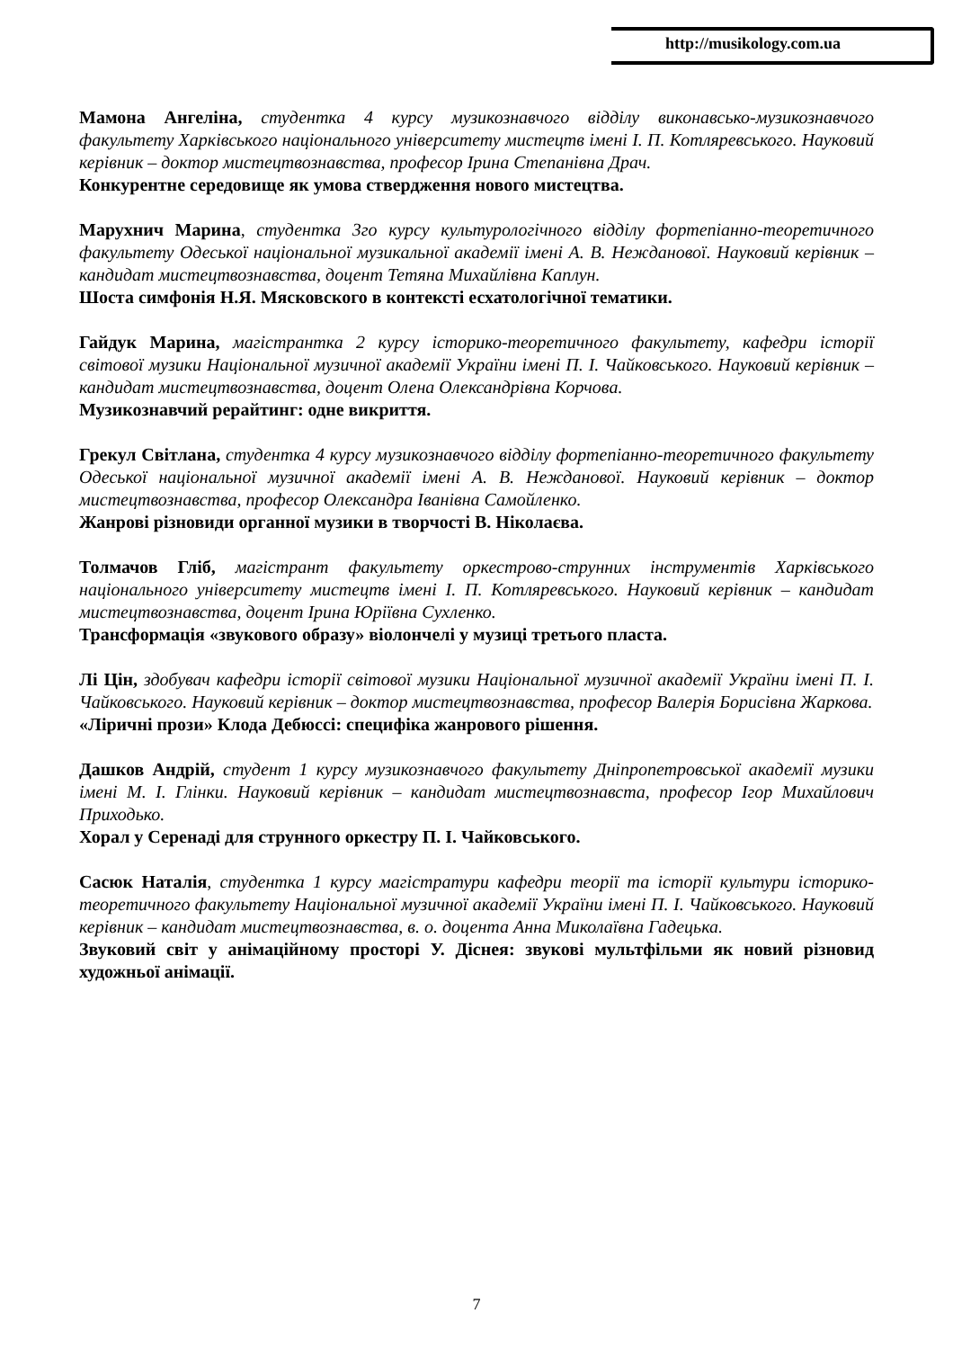http://musikology.com.ua
Мамона Ангеліна, студентка 4 курсу музикознавчого відділу виконавсько-музикознавчого факультету Харківського національного університету мистецтв імені І. П. Котляревського. Науковий керівник – доктор мистецтвознавства, професор Ірина Степанівна Драч.
Конкурентне середовище як умова ствердження нового мистецтва.
Марухнич Марина, студентка 3го курсу культурологічного відділу фортепіанно-теоретичного факультету Одеської національної музикальної академії імені А. В. Нежданової. Науковий керівник – кандидат мистецтвознавства, доцент Тетяна Михайлівна Каплун.
Шоста симфонія Н.Я. Мясковского в контексті есхатологічної тематики.
Гайдук Марина, магістрантка 2 курсу історико-теоретичного факультету, кафедри історії світової музики Національної музичної академії України імені П. І. Чайковського. Науковий керівник – кандидат мистецтвознавства, доцент Олена Олександрівна Корчова.
Музикознавчий рерайтинг: одне викриття.
Грекул Світлана, студентка 4 курсу музикознавчого відділу фортепіанно-теоретичного факультету Одеської національної музичної академії імені А. В. Нежданової. Науковий керівник – доктор мистецтвознавства, професор Олександра Іванівна Самойленко.
Жанрові різновиди органної музики в творчості В. Ніколаєва.
Толмачов Гліб, магістрант факультету оркестрово-струнних інструментів Харківського національного університету мистецтв імені І. П. Котляревського. Науковий керівник – кандидат мистецтвознавства, доцент Ірина Юріївна Сухленко.
Трансформація «звукового образу» віолончелі у музиці третього пласта.
Лі Цін, здобувач кафедри історії світової музики Національної музичної академії України імені П. І. Чайковського. Науковий керівник – доктор мистецтвознавства, професор Валерія Борисівна Жаркова.
«Ліричні прози» Клода Дебюссі: специфіка жанрового рішення.
Дашков Андрій, студент 1 курсу музикознавчого факультету Дніпропетровської академії музики імені М. І. Глінки. Науковий керівник – кандидат мистецтвознавста, професор Ігор Михайлович Приходько.
Хорал у Серенаді для струнного оркестру П. І. Чайковського.
Сасюк Наталія, студентка 1 курсу магістратури кафедри теорії та історії культури історико-теоретичного факультету Національної музичної академії України імені П. І. Чайковського. Науковий керівник – кандидат мистецтвознавства, в. о. доцента Анна Миколаївна Гадецька.
Звуковий світ у анімаційному просторі У. Діснея: звукові мультфільми як новий різновид художньої анімації.
7